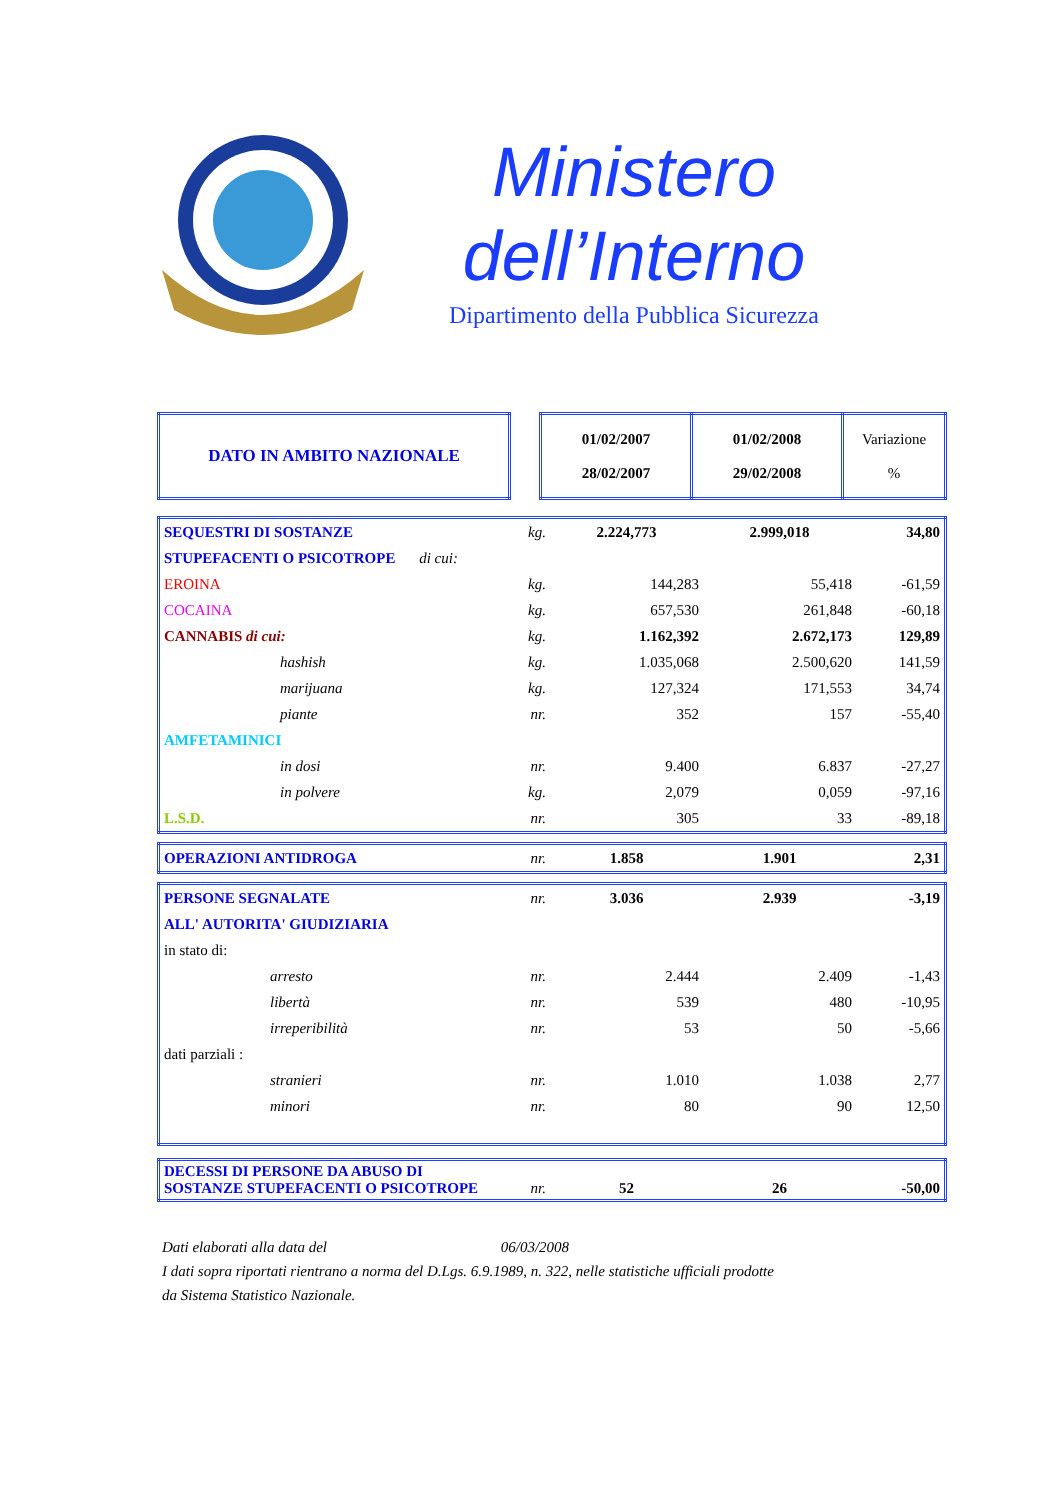Ministero
dell’Interno
Dipartimento della Pubblica Sicurezza
| DATO IN AMBITO NAZIONALE | | 01/02/2007 28/02/2007 | 01/02/2008 29/02/2008 | Variazione % |
| SEQUESTRI DI SOSTANZE | kg. | 2.224,773 | 2.999,018 | 34,80 |
| STUPEFACENTI O PSICOTROPE di cui: | | | | |
| EROINA | kg. | 144,283 | 55,418 | -61,59 |
| COCAINA | kg. | 657,530 | 261,848 | -60,18 |
| CANNABIS di cui: | kg. | 1.162,392 | 2.672,173 | 129,89 |
| hashish | kg. | 1.035,068 | 2.500,620 | 141,59 |
| marijuana | kg. | 127,324 | 171,553 | 34,74 |
| piante | nr. | 352 | 157 | -55,40 |
| AMFETAMINICI | | | | |
| in dosi | nr. | 9.400 | 6.837 | -27,27 |
| in polvere | kg. | 2,079 | 0,059 | -97,16 |
| L.S.D. | nr. | 305 | 33 | -89,18 |
| OPERAZIONI ANTIDROGA | nr. | 1.858 | 1.901 | 2,31 |
| PERSONE SEGNALATE | nr. | 3.036 | 2.939 | -3,19 |
| ALL' AUTORITA' GIUDIZIARIA | | | | |
| in stato di: | | | | |
| arresto | nr. | 2.444 | 2.409 | -1,43 |
| libertà | nr. | 539 | 480 | -10,95 |
| irreperibilità | nr. | 53 | 50 | -5,66 |
| dati parziali : | | | | |
| stranieri | nr. | 1.010 | 1.038 | 2,77 |
| minori | nr. | 80 | 90 | 12,50 |
| DECESSI DI PERSONE DA ABUSO DI SOSTANZE STUPEFACENTI O PSICOTROPE | nr. | 52 | 26 | -50,00 |
Dati elaborati alla data del 06/03/2008
I dati sopra riportati rientrano a norma del D.Lgs. 6.9.1989, n. 322, nelle statistiche ufficiali prodotte
da Sistema Statistico Nazionale.